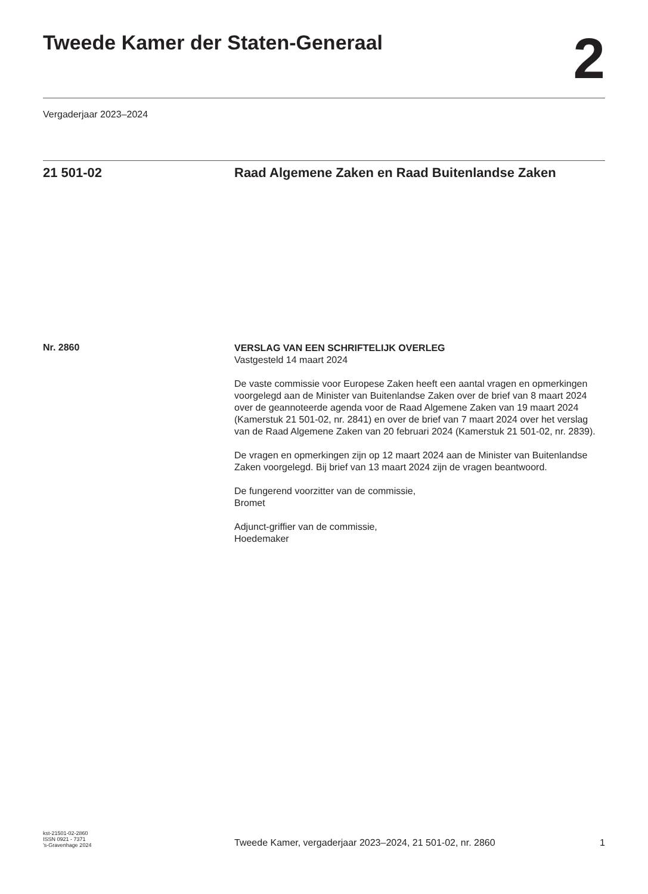Tweede Kamer der Staten-Generaal
2
Vergaderjaar 2023–2024
21 501-02
Raad Algemene Zaken en Raad Buitenlandse Zaken
Nr. 2860
VERSLAG VAN EEN SCHRIFTELIJK OVERLEG
Vastgesteld 14 maart 2024
De vaste commissie voor Europese Zaken heeft een aantal vragen en opmerkingen voorgelegd aan de Minister van Buitenlandse Zaken over de brief van 8 maart 2024 over de geannoteerde agenda voor de Raad Algemene Zaken van 19 maart 2024 (Kamerstuk 21 501-02, nr. 2841) en over de brief van 7 maart 2024 over het verslag van de Raad Algemene Zaken van 20 februari 2024 (Kamerstuk 21 501-02, nr. 2839).
De vragen en opmerkingen zijn op 12 maart 2024 aan de Minister van Buitenlandse Zaken voorgelegd. Bij brief van 13 maart 2024 zijn de vragen beantwoord.
De fungerend voorzitter van de commissie,
Bromet
Adjunct-griffier van de commissie,
Hoedemaker
kst-21501-02-2860
ISSN 0921 - 7371
’s-Gravenhage 2024
Tweede Kamer, vergaderjaar 2023–2024, 21 501-02, nr. 2860
1